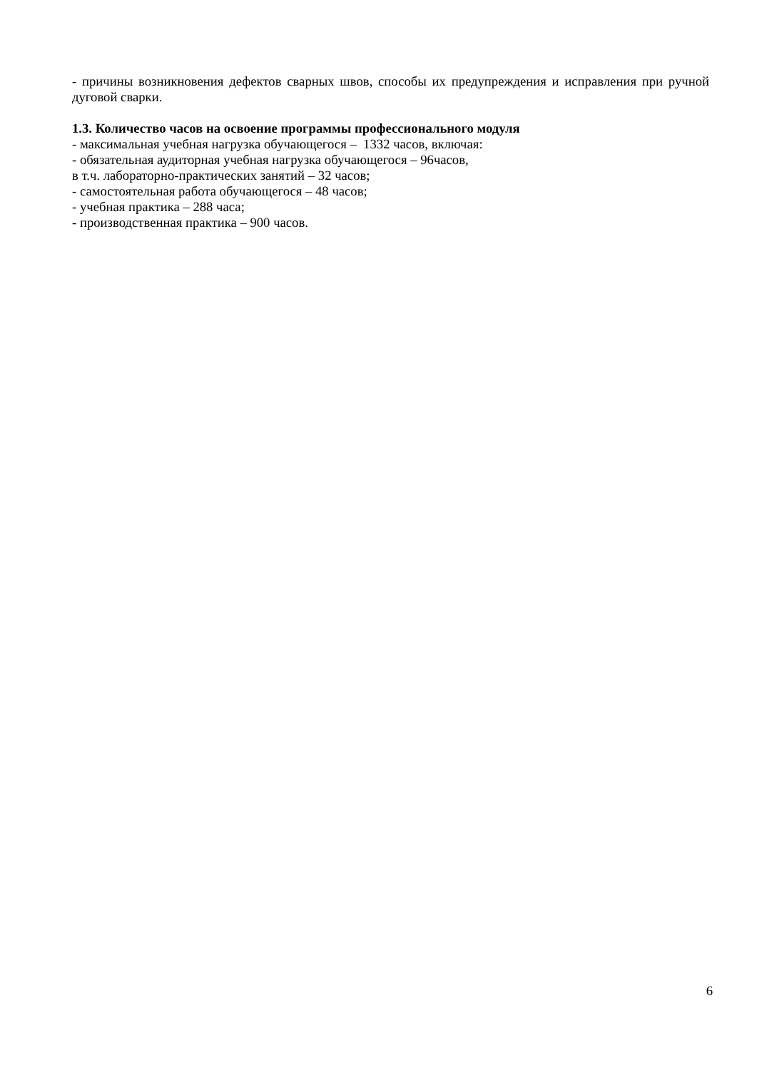- причины возникновения дефектов сварных швов, способы их предупреждения и исправления при ручной дуговой сварки.
1.3. Количество часов на освоение программы профессионального модуля
- максимальная учебная нагрузка обучающегося – 1332 часов, включая:
- обязательная аудиторная учебная нагрузка обучающегося – 96часов,
в т.ч. лабораторно-практических занятий – 32 часов;
- самостоятельная работа обучающегося – 48 часов;
- учебная практика – 288 часа;
- производственная практика – 900 часов.
6